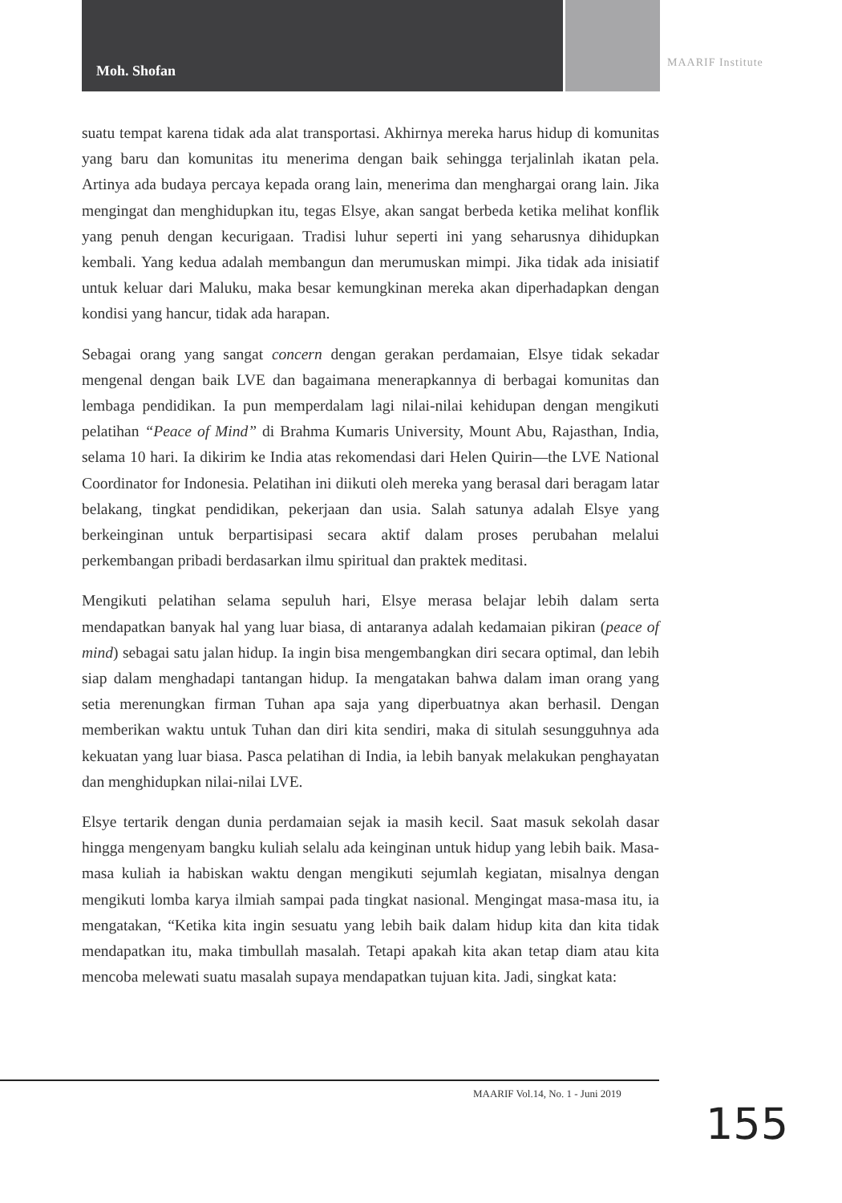Moh. Shofan MAARIF Institute
suatu tempat karena tidak ada alat transportasi. Akhirnya mereka harus hidup di komunitas yang baru dan komunitas itu menerima dengan baik sehingga terjalinlah ikatan pela. Artinya ada budaya percaya kepada orang lain, menerima dan menghargai orang lain. Jika mengingat dan menghidupkan itu, tegas Elsye, akan sangat berbeda ketika melihat konflik yang penuh dengan kecurigaan. Tradisi luhur seperti ini yang seharusnya dihidupkan kembali. Yang kedua adalah membangun dan merumuskan mimpi. Jika tidak ada inisiatif untuk keluar dari Maluku, maka besar kemungkinan mereka akan diperhadapkan dengan kondisi yang hancur, tidak ada harapan.
Sebagai orang yang sangat concern dengan gerakan perdamaian, Elsye tidak sekadar mengenal dengan baik LVE dan bagaimana menerapkannya di berbagai komunitas dan lembaga pendidikan. Ia pun memperdalam lagi nilai-nilai kehidupan dengan mengikuti pelatihan “Peace of Mind” di Brahma Kumaris University, Mount Abu, Rajasthan, India, selama 10 hari. Ia dikirim ke India atas rekomendasi dari Helen Quirin—the LVE National Coordinator for Indonesia. Pelatihan ini diikuti oleh mereka yang berasal dari beragam latar belakang, tingkat pendidikan, pekerjaan dan usia. Salah satunya adalah Elsye yang berkeinginan untuk berpartisipasi secara aktif dalam proses perubahan melalui perkembangan pribadi berdasarkan ilmu spiritual dan praktek meditasi.
Mengikuti pelatihan selama sepuluh hari, Elsye merasa belajar lebih dalam serta mendapatkan banyak hal yang luar biasa, di antaranya adalah kedamaian pikiran (peace of mind) sebagai satu jalan hidup. Ia ingin bisa mengembangkan diri secara optimal, dan lebih siap dalam menghadapi tantangan hidup. Ia mengatakan bahwa dalam iman orang yang setia merenungkan firman Tuhan apa saja yang diperbuatnya akan berhasil. Dengan memberikan waktu untuk Tuhan dan diri kita sendiri, maka di situlah sesungguhnya ada kekuatan yang luar biasa. Pasca pelatihan di India, ia lebih banyak melakukan penghayatan dan menghidupkan nilai-nilai LVE.
Elsye tertarik dengan dunia perdamaian sejak ia masih kecil. Saat masuk sekolah dasar hingga mengenyam bangku kuliah selalu ada keinginan untuk hidup yang lebih baik. Masa-masa kuliah ia habiskan waktu dengan mengikuti sejumlah kegiatan, misalnya dengan mengikuti lomba karya ilmiah sampai pada tingkat nasional. Mengingat masa-masa itu, ia mengatakan, “Ketika kita ingin sesuatu yang lebih baik dalam hidup kita dan kita tidak mendapatkan itu, maka timbullah masalah. Tetapi apakah kita akan tetap diam atau kita mencoba melewati suatu masalah supaya mendapatkan tujuan kita. Jadi, singkat kata:
MAARIF Vol.14, No. 1 - Juni 2019
155